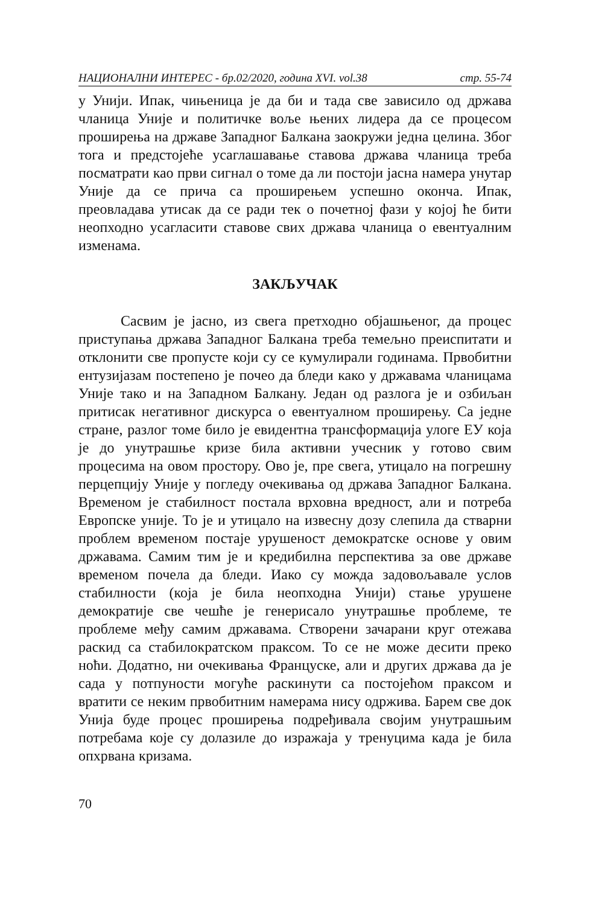НАЦИОНАЛНИ ИНТЕРЕС - бр.02/2020, година XVI. vol.38 стр. 55-74
у Унији. Ипак, чињеница је да би и тада све зависило од држава чланица Уније и политичке воље њених лидера да се процесом проширења на државе Западног Балкана заокружи једна целина. Због тога и предстојеће усаглашавање ставова држава чланица треба посматрати као први сигнал о томе да ли постоји јасна намера унутар Уније да се прича са проширењем успешно оконча. Ипак, преовладава утисак да се ради тек о почетној фази у којој ће бити неопходно усагласити ставове свих држава чланица о евентуалним изменама.
ЗАКЉУЧАК
Сасвим је јасно, из свега претходно објашњеног, да процес приступања држава Западног Балкана треба темељно преиспитати и отклонити све пропусте који су се кумулирали годинама. Првобитни ентузијазам постепено је почео да бледи како у државама чланицама Уније тако и на Западном Балкану. Један од разлога је и озбиљан притисак негативног дискурса о евентуалном проширењу. Са једне стране, разлог томе било је евидентна трансформација улоге ЕУ која је до унутрашње кризе била активни учесник у готово свим процесима на овом простору. Ово је, пре свега, утицало на погрешну перцепцију Уније у погледу очекивања од држава Западног Балкана. Временом је стабилност постала врховна вредност, али и потреба Европске уније. То је и утицало на извесну дозу слепила да стварни проблем временом постаје урушеност демократске основе у овим државама. Самим тим је и кредибилна перспектива за ове државе временом почела да бледи. Иако су можда задовољавале услов стабилности (која је била неопходна Унији) стање урушене демократије све чешће је генерисало унутрашње проблеме, те проблеме међу самим државама. Створени зачарани круг отежава раскид са стабилократском праксом. То се не може десити преко ноћи. Додатно, ни очекивања Француске, али и других држава да је сада у потпуности могуће раскинути са постојећом праксом и вратити се неким првобитним намерама нису одржива. Барем све док Унија буде процес проширења подређивала својим унутрашњим потребама које су долазиле до изражаја у тренуцима када је била опхрвана кризама.
70